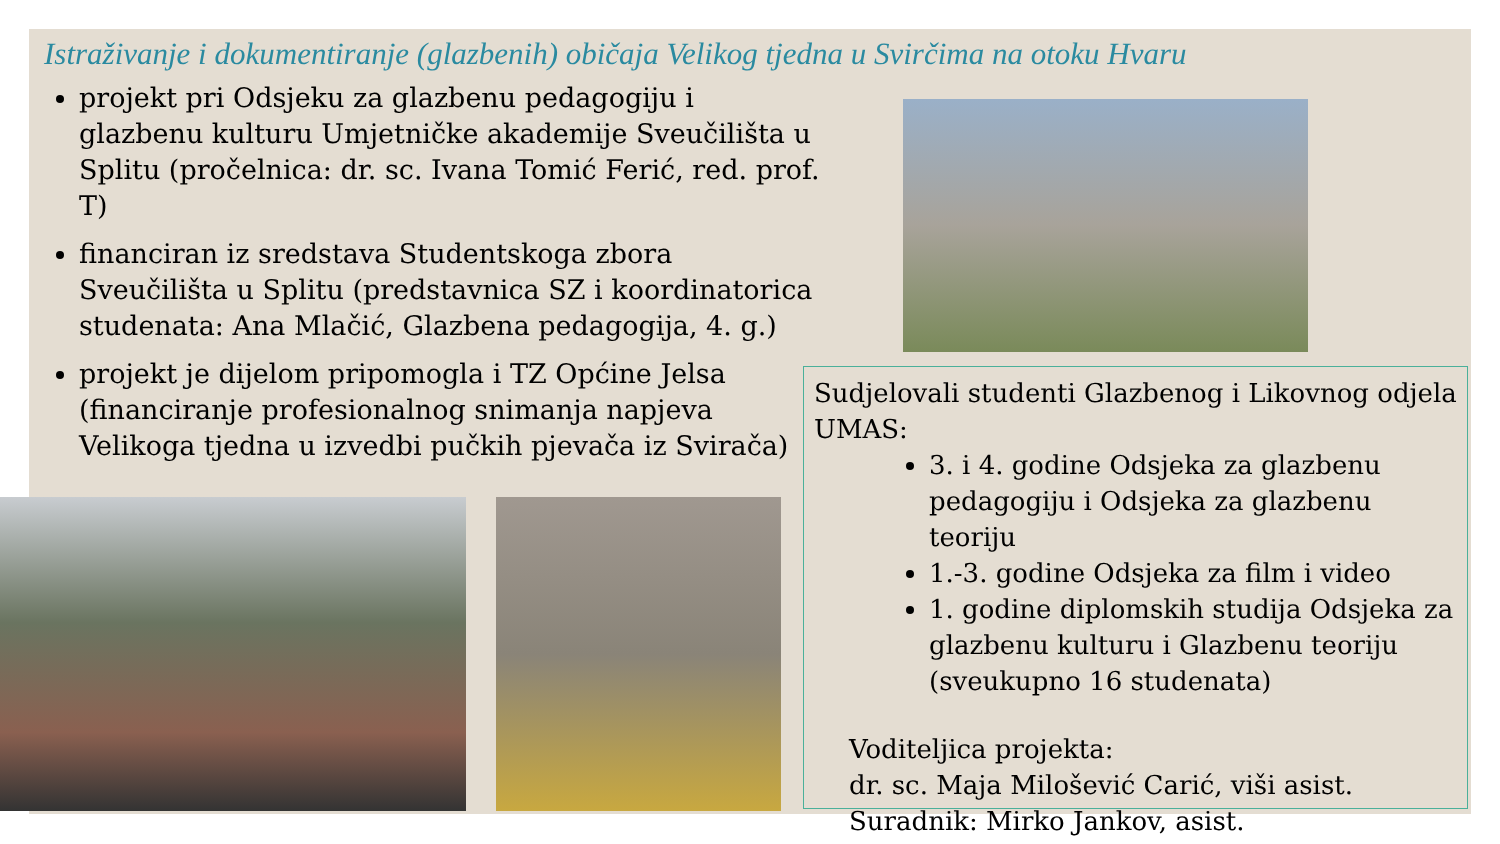Istraživanje i dokumentiranje (glazbenih) običaja Velikog tjedna u Svirčima na otoku Hvaru
projekt pri Odsjeku za glazbenu pedagogiju i glazbenu kulturu Umjetničke akademije Sveučilišta u Splitu (pročelnica: dr. sc. Ivana Tomić Ferić, red. prof. T)
financiran iz sredstava Studentskoga zbora Sveučilišta u Splitu (predstavnica SZ i koordinatorica studenata: Ana Mlačić, Glazbena pedagogija, 4. g.)
projekt je dijelom pripomogla i TZ Općine Jelsa (financiranje profesionalnog snimanja napjeva Velikoga tjedna u izvedbi pučkih pjevača iz Svirača)
Sudjelovali studenti Glazbenog i Likovnog odjela UMAS:
3. i 4. godine Odsjeka za glazbenu pedagogiju i Odsjeka za glazbenu teoriju
1.-3. godine Odsjeka za film i video
1. godine diplomskih studija Odsjeka za glazbenu kulturu i Glazbenu teoriju (sveukupno 16 studenata)
Voditeljica projekta:
dr. sc. Maja Milošević Carić, viši asist.
Suradnik: Mirko Jankov, asist.